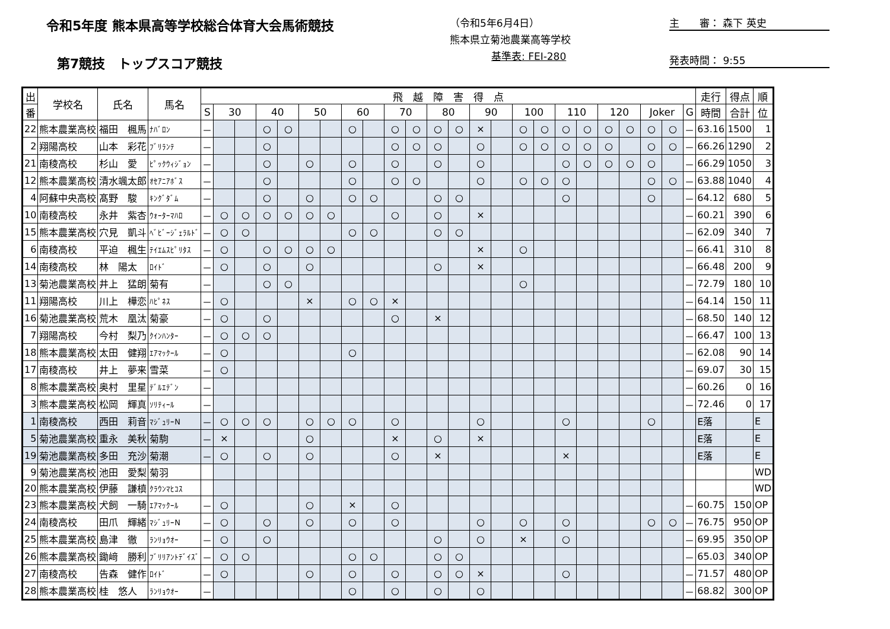令和5年度 熊本県高等学校総合体育大会馬術競技
第7競技　トップスコア競技
（令和5年6月4日）
熊本県立菊池農業高等学校
基準表: FEI-280
主　　審： 森下 英史
発表時間： 9:55
| 出 | 学校名 | 氏名 | 馬名 | 飛 越 障 害 得 点 | | | | | | | | | | | | | | | | | | | | | | | | 走行 | 得点 | 順 |
| --- | --- | --- | --- | --- | --- | --- | --- | --- | --- | --- | --- | --- | --- | --- | --- | --- | --- | --- | --- | --- | --- | --- | --- | --- | --- | --- | --- | --- | --- | --- |
| 番 | | | | S | 30 | | 40 | | 50 | | 60 | | 70 | | 80 | | 90 | | 100 | | 110 | | 120 | | Joker | | G | 時間 | 合計 | 位 |
| 22 | 熊本農業高校 | 福田 楓馬 | ﾅﾊﾞﾛﾝ | － | | | ○ | ○ | | | ○ | | ○ | ○ | ○ | ○ | × | | ○ | ○ | ○ | ○ | ○ | ○ | ○ | ○ | － | 63.16 | 1500 | 1 |
| 2 | 翔陽高校 | 山本 彩花 | ﾌﾞﾘﾗﾝﾃ | － | | | ○ | | | | | | ○ | ○ | ○ | | ○ | | ○ | ○ | ○ | ○ | ○ | | ○ | ○ | － | 66.26 | 1290 | 2 |
| 21 | 南稜高校 | 杉山 愛 | ﾋﾟｯｸｳｨｼﾞｮﾝ | － | | | ○ | | ○ | | ○ | | ○ | | ○ | | ○ | | | | ○ | ○ | ○ | ○ | ○ | | － | 66.29 | 1050 | 3 |
| 12 | 熊本農業高校 | 清水颯太郎 | ｵｾｱﾆｱﾎﾞｽ | － | | | ○ | | | | ○ | | ○ | ○ | | | ○ | | ○ | ○ | ○ | | | | ○ | ○ | － | 63.88 | 1040 | 4 |
| 4 | 阿蘇中央高校 | 髙野 駿 | ｷﾝｸﾞﾀﾞﾑ | － | | | ○ | | ○ | | ○ | ○ | | | ○ | ○ | | | | | ○ | | | | ○ | | － | 64.12 | 680 | 5 |
| 10 | 南稜高校 | 永井 紫杏 | ｳｫｰﾀｰﾏﾊﾛ | － | ○ | ○ | ○ | ○ | ○ | ○ | | | ○ | | ○ | | × | | | | | | | | | | － | 60.21 | 390 | 6 |
| 15 | 熊本農業高校 | 穴見 凱斗 | ﾍﾞﾋﾞｰｼﾞｪﾗﾙﾄﾞ | － | ○ | ○ | | | | | ○ | ○ | | | ○ | ○ | | | | | | | | | | | － | 62.09 | 340 | 7 |
| 6 | 南稜高校 | 平迫 楓生 | ﾃｲｴﾑｽﾋﾟﾘﾀｽ | － | ○ | | ○ | ○ | ○ | ○ | | | | | | | × | | ○ | | | | | | | | － | 66.41 | 310 | 8 |
| 14 | 南稜高校 | 林 陽太 | ﾛｲﾄﾞ | － | ○ | | ○ | | ○ | | | | | | ○ | | × | | | | | | | | | | － | 66.48 | 200 | 9 |
| 13 | 菊池農業高校 | 井上 猛朗 | 菊有 | － | | | ○ | ○ | | | | | | | | | | | ○ | | | | | | | | － | 72.79 | 180 | 10 |
| 11 | 翔陽高校 | 川上 樺恋 | ﾊﾋﾟﾈｽ | － | ○ | | | | × | | ○ | ○ | × | | | | | | | | | | | | | | － | 64.14 | 150 | 11 |
| 16 | 菊池農業高校 | 荒木 凰汰 | 菊豪 | － | ○ | | ○ | | | | | | ○ | | × | | | | | | | | | | | | － | 68.50 | 140 | 12 |
| 7 | 翔陽高校 | 今村 梨乃 | ｸｲﾝﾊﾝﾀｰ | － | ○ | ○ | ○ | | | | | | | | | | | | | | | | | | | | － | 66.47 | 100 | 13 |
| 18 | 熊本農業高校 | 太田 健翔 | ｴｱﾏｯｸｰﾙ | － | ○ | | | | | | ○ | | | | | | | | | | | | | | | | － | 62.08 | 90 | 14 |
| 17 | 南稜高校 | 井上 夢来 | 雪菜 | － | ○ | | | | | | | | | | | | | | | | | | | | | | － | 69.07 | 30 | 15 |
| 8 | 熊本農業高校 | 奥村 里星 | ﾃﾞﾙｴﾃﾞﾝ | － | | | | | | | | | | | | | | | | | | | | | | | － | 60.26 | 0 | 16 |
| 3 | 熊本農業高校 | 松岡 輝真 | ｿﾘﾃｨｰﾙ | － | | | | | | | | | | | | | | | | | | | | | | | － | 72.46 | 0 | 17 |
| 1 | 南稜高校 | 西田 莉音 | ﾏｼﾞｭﾘｰN | － | ○ | ○ | ○ | | ○ | ○ | ○ | | ○ | | | | ○ | | | | ○ | | | | ○ | | | E落 | | E |
| 5 | 菊池農業高校 | 重永 美秋 | 菊駒 | － | × | | | | ○ | | | | × | | ○ | | × | | | | | | | | | | | E落 | | E |
| 19 | 菊池農業高校 | 多田 充沙 | 菊潮 | － | ○ | | ○ | | ○ | | | | ○ | | × | | | | | | × | | | | | | | E落 | | E |
| 9 | 菊池農業高校 | 池田 愛梨 | 菊羽 | | | | | | | | | | | | | | | | | | | | | | | | | | | WD |
| 20 | 熊本農業高校 | 伊藤 謙槙 | ｸﾗｳﾝﾏﾋｺｽ | | | | | | | | | | | | | | | | | | | | | | | | | | | WD |
| 23 | 熊本農業高校 | 犬飼 一騎 | ｴｱﾏｯｸｰﾙ | － | ○ | | | | ○ | | × | | ○ | | | | | | | | | | | | | | － | 60.75 | 150 | OP |
| 24 | 南稜高校 | 田爪 輝緒 | ﾏｼﾞｭﾘｰN | － | ○ | | ○ | | ○ | | ○ | | ○ | | | | ○ | | ○ | | ○ | | | | ○ | ○ | － | 76.75 | 950 | OP |
| 25 | 熊本農業高校 | 島津 徹 | ﾗﾝﾘｮｳｵｰ | － | ○ | | ○ | | | | | | | | ○ | | ○ | | × | | ○ | | | | | | － | 69.95 | 350 | OP |
| 26 | 熊本農業高校 | 鋤﨑 勝利 | ﾌﾞﾘﾘｱﾝﾄﾃﾞｲｽﾞ | － | ○ | ○ | | | | | ○ | ○ | | | ○ | ○ | | | | | | | | | | | － | 65.03 | 340 | OP |
| 27 | 南稜高校 | 告森 健作 | ﾛｲﾄﾞ | － | ○ | | | | ○ | | ○ | | ○ | | ○ | ○ | × | | | | ○ | | | | | | － | 71.57 | 480 | OP |
| 28 | 熊本農業高校 | 桂 悠人 | ﾗﾝﾘｮｳｵｰ | － | | | | | | | ○ | | ○ | | ○ | | ○ | | | | | | | | | | － | 68.82 | 300 | OP |